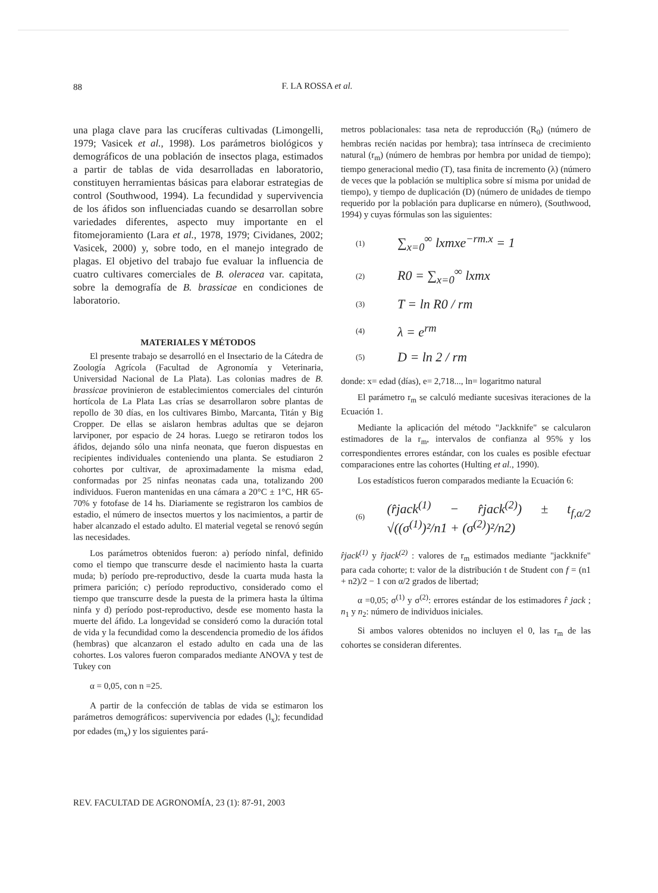88
F. LA ROSSA et al.
una plaga clave para las crucíferas cultivadas (Limongelli, 1979; Vasicek et al., 1998). Los parámetros biológicos y demográficos de una población de insectos plaga, estimados a partir de tablas de vida desarrolladas en laboratorio, constituyen herramientas básicas para elaborar estrategias de control (Southwood, 1994). La fecundidad y supervivencia de los áfidos son influenciadas cuando se desarrollan sobre variedades diferentes, aspecto muy importante en el fitomejoramiento (Lara et al., 1978, 1979; Cividanes, 2002; Vasicek, 2000) y, sobre todo, en el manejo integrado de plagas. El objetivo del trabajo fue evaluar la influencia de cuatro cultivares comerciales de B. oleracea var. capitata, sobre la demografía de B. brassicae en condiciones de laboratorio.
MATERIALES Y MÉTODOS
El presente trabajo se desarrolló en el Insectario de la Cátedra de Zoología Agrícola (Facultad de Agronomía y Veterinaria, Universidad Nacional de La Plata). Las colonias madres de B. brassicae provinieron de establecimientos comerciales del cinturón hortícola de La Plata Las crías se desarrollaron sobre plantas de repollo de 30 días, en los cultivares Bimbo, Marcanta, Titán y Big Cropper. De ellas se aislaron hembras adultas que se dejaron larviponer, por espacio de 24 horas. Luego se retiraron todos los áfidos, dejando sólo una ninfa neonata, que fueron dispuestas en recipientes individuales conteniendo una planta. Se estudiaron 2 cohortes por cultivar, de aproximadamente la misma edad, conformadas por 25 ninfas neonatas cada una, totalizando 200 individuos. Fueron mantenidas en una cámara a 20°C ± 1°C, HR 65-70% y fotofase de 14 hs. Diariamente se registraron los cambios de estadio, el número de insectos muertos y los nacimientos, a partir de haber alcanzado el estado adulto. El material vegetal se renovó según las necesidades.
Los parámetros obtenidos fueron: a) período ninfal, definido como el tiempo que transcurre desde el nacimiento hasta la cuarta muda; b) período pre-reproductivo, desde la cuarta muda hasta la primera parición; c) período reproductivo, considerado como el tiempo que transcurre desde la puesta de la primera hasta la última ninfa y d) período post-reproductivo, desde ese momento hasta la muerte del áfido. La longevidad se consideró como la duración total de vida y la fecundidad como la descendencia promedio de los áfidos (hembras) que alcanzaron el estado adulto en cada una de las cohortes. Los valores fueron comparados mediante ANOVA y test de Tukey con
α = 0,05, con n =25.
A partir de la confección de tablas de vida se estimaron los parámetros demográficos: supervivencia por edades (l<sub>x</sub>); fecundidad por edades (m<sub>x</sub>) y los siguientes pará-
metros poblacionales: tasa neta de reproducción (R<sub>0</sub>) (número de hembras recién nacidas por hembra); tasa intrínseca de crecimiento natural (r<sub>m</sub>) (número de hembras por hembra por unidad de tiempo); tiempo generacional medio (T), tasa finita de incremento (λ) (número de veces que la población se multiplica sobre sí misma por unidad de tiempo), y tiempo de duplicación (D) (número de unidades de tiempo requerido por la población para duplicarse en número), (Southwood, 1994) y cuyas fórmulas son las siguientes:
(1) ∑<sub>x=0</sub><sup>∞</sup> lxmxe<sup>−rm.x</sup> = 1
(2) R0 = ∑<sub>x=0</sub><sup>∞</sup> lxmx
(3) T = ln R0 / rm
(4) λ = e<sup>rm</sup>
(5) D = ln 2 / rm
donde: x= edad (días), e= 2,718..., ln= logaritmo natural
El parámetro r<sub>m</sub> se calculó mediante sucesivas iteraciones de la Ecuación 1.
Mediante la aplicación del método "Jackknife" se calcularon estimadores de la r<sub>m</sub>, intervalos de confianza al 95% y los correspondientes errores estándar, con los cuales es posible efectuar comparaciones entre las cohortes (Hulting et al., 1990).
Los estadísticos fueron comparados mediante la Ecuación 6:
(6) (r̂jack<sup>(1)</sup> − r̂jack<sup>(2)</sup>) ± t<sub>f,α/2</sub> √((σ<sup>(1)</sup>)²/n1 + (σ<sup>(2)</sup>)²/n2)
r̂jack<sup>(1)</sup> y r̂jack<sup>(2)</sup> : valores de r<sub>m</sub> estimados mediante "jackknife" para cada cohorte; t: valor de la distribución t de Student con f = (n1 + n2)/2 − 1 con α/2 grados de libertad;
α =0,05; σ<sup>(1)</sup> y σ<sup>(2)</sup>: errores estándar de los estimadores r̂ jack ; n<sub>1</sub> y n<sub>2</sub>: número de individuos iniciales.
Si ambos valores obtenidos no incluyen el 0, las r<sub>m</sub> de las cohortes se consideran diferentes.
REV. FACULTAD DE AGRONOMÍA, 23 (1): 87-91, 2003